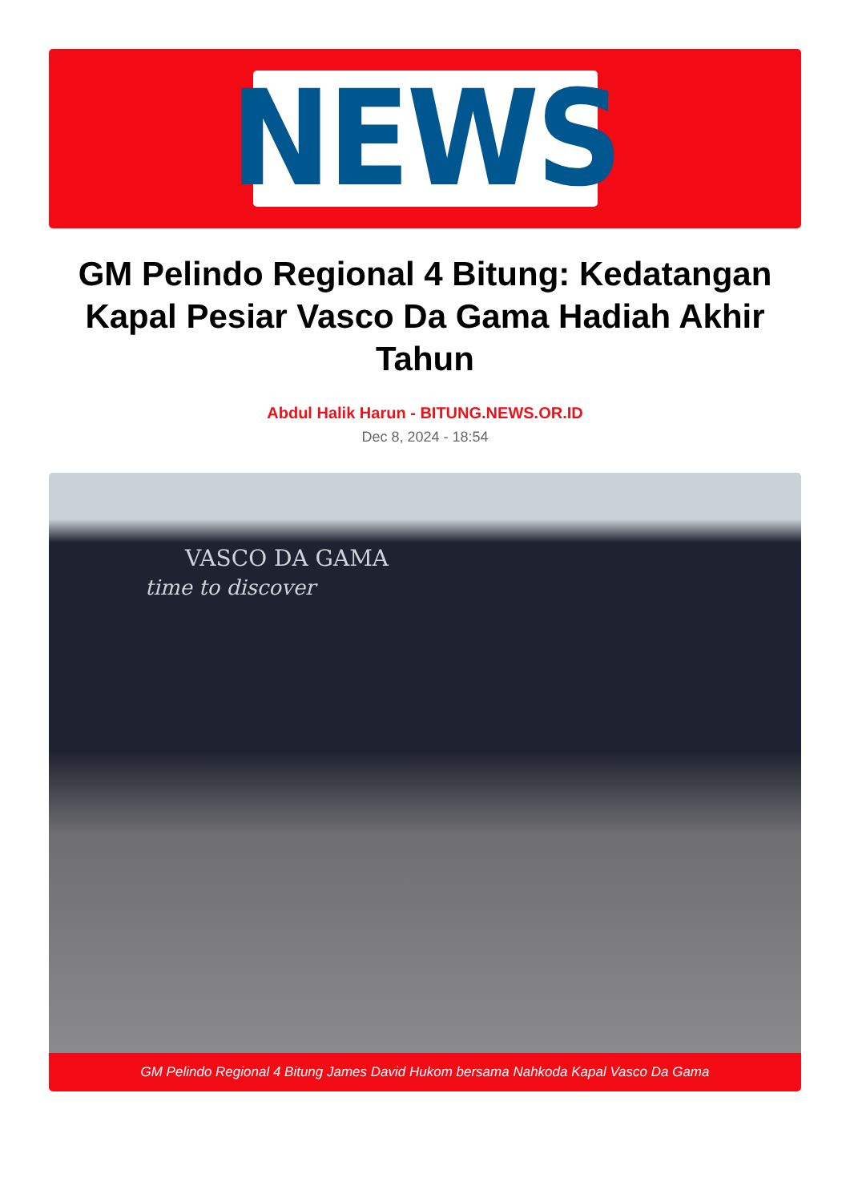NEWS
GM Pelindo Regional 4 Bitung: Kedatangan Kapal Pesiar Vasco Da Gama Hadiah Akhir Tahun
Abdul Halik Harun - BITUNG.NEWS.OR.ID
Dec 8, 2024 - 18:54
VASCO DA GAMA
time to discover
GM Pelindo Regional 4 Bitung James David Hukom bersama Nahkoda Kapal Vasco Da Gama